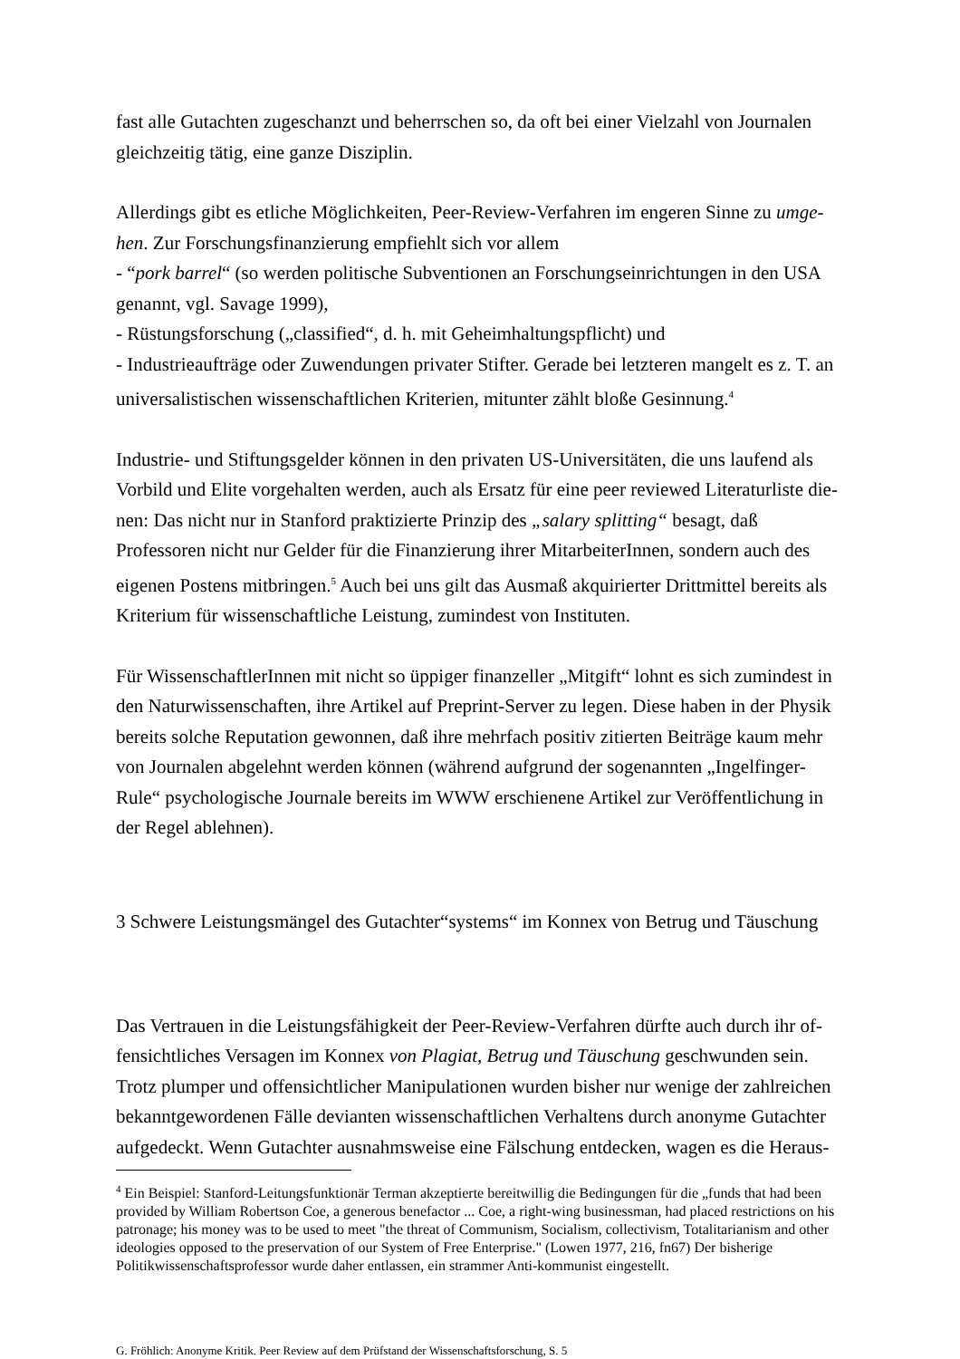fast alle Gutachten zugeschanzt und beherrschen so, da oft bei einer Vielzahl von Journalen gleichzeitig tätig, eine ganze Disziplin.
Allerdings gibt es etliche Möglichkeiten, Peer-Review-Verfahren im engeren Sinne zu umge-hen. Zur Forschungsfinanzierung empfiehlt sich vor allem
- “pork barrel“ (so werden politische Subventionen an Forschungseinrichtungen in den USA genannt, vgl. Savage 1999),
- Rüstungsforschung („classified“, d. h. mit Geheimhaltungspflicht) und
- Industrieaufträge oder Zuwendungen privater Stifter. Gerade bei letzteren mangelt es z. T. an universalistischen wissenschaftlichen Kriterien, mitunter zählt bloße Gesinnung.<sup>4</sup>
Industrie- und Stiftungsgelder können in den privaten US-Universitäten, die uns laufend als Vorbild und Elite vorgehalten werden, auch als Ersatz für eine peer reviewed Literaturliste die-nen: Das nicht nur in Stanford praktizierte Prinzip des „salary splitting“ besagt, daß Professoren nicht nur Gelder für die Finanzierung ihrer MitarbeiterInnen, sondern auch des eigenen Postens mitbringen.<sup>5</sup> Auch bei uns gilt das Ausmaß akquirierter Drittmittel bereits als Kriterium für wissenschaftliche Leistung, zumindest von Instituten.
Für WissenschaftlerInnen mit nicht so üppiger finanzeller „Mitgift“ lohnt es sich zumindest in den Naturwissenschaften, ihre Artikel auf Preprint-Server zu legen. Diese haben in der Physik bereits solche Reputation gewonnen, daß ihre mehrfach positiv zitierten Beiträge kaum mehr von Journalen abgelehnt werden können (während aufgrund der sogenannten „Ingelfinger-Rule“ psychologische Journale bereits im WWW erschienene Artikel zur Veröffentlichung in der Regel ablehnen).
3 Schwere Leistungsmängel des Gutachter“systems“ im Konnex von Betrug und Täuschung
Das Vertrauen in die Leistungsfähigkeit der Peer-Review-Verfahren dürfte auch durch ihr of-fensichtliches Versagen im Konnex von Plagiat, Betrug und Täuschung geschwunden sein. Trotz plumper und offensichtlicher Manipulationen wurden bisher nur wenige der zahlreichen bekanntgewordenen Fälle devianten wissenschaftlichen Verhaltens durch anonyme Gutachter aufgedeckt. Wenn Gutachter ausnahmsweise eine Fälschung entdecken, wagen es die Heraus-
<sup>4</sup> Ein Beispiel: Stanford-Leitungsfunktionär Terman akzeptierte bereitwillig die Bedingungen für die „funds that had been provided by William Robertson Coe, a generous benefactor ... Coe, a right-wing businessman, had placed restrictions on his patronage; his money was to be used to meet "the threat of Communism, Socialism, collectivism, Totalitarianism and other ideologies opposed to the preservation of our System of Free Enterprise." (Lowen 1977, 216, fn67) Der bisherige Politikwissenschaftsprofessor wurde daher entlassen, ein strammer Anti-kommunist eingestellt.
G. Fröhlich: Anonyme Kritik. Peer Review auf dem Prüfstand der Wissenschaftsforschung, S. 5